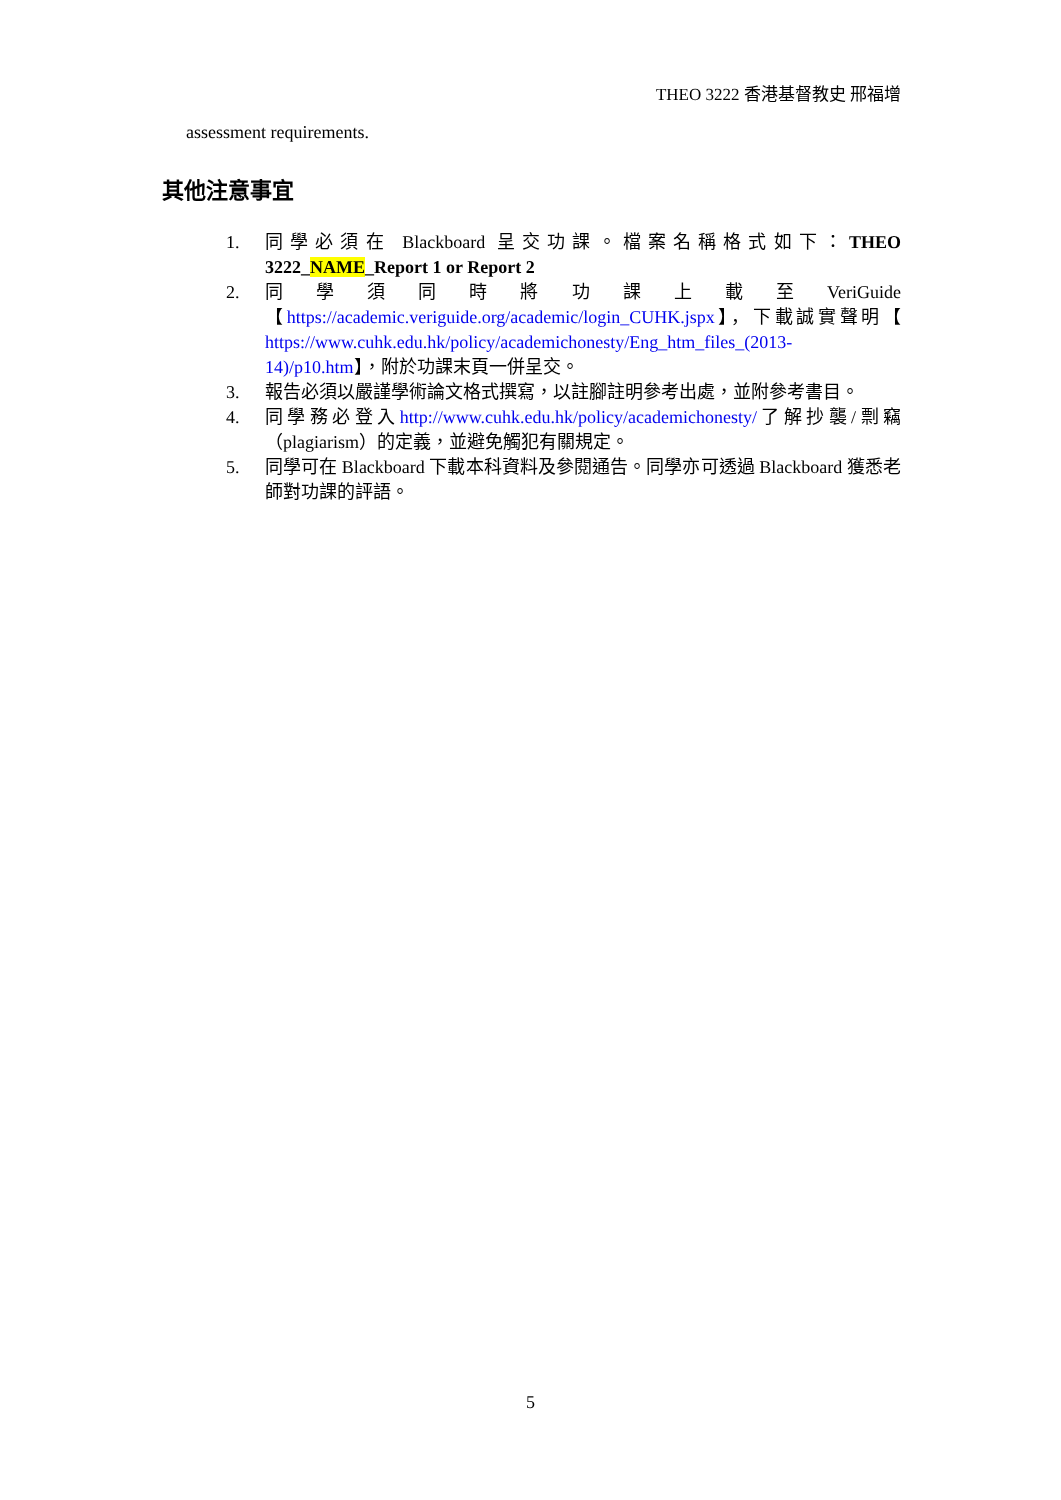THEO 3222 香港基督教史 邢福增
assessment requirements.
其他注意事宜
1. 同學必須在 Blackboard 呈交功課。檔案名稱格式如下：THEO 3222_NAME_Report 1 or Report 2
2. 同 學 須 同 時 將 功 課 上 載 至 VeriGuide 【https://academic.veriguide.org/academic/login_CUHK.jspx】，下載誠實聲明【 https://www.cuhk.edu.hk/policy/academichonesty/Eng_htm_files_(2013-14)/p10.htm】，附於功課末頁一併呈交。
3. 報告必須以嚴謹學術論文格式撰寫，以註腳註明參考出處，並附參考書目。
4. 同學務必登入http://www.cuhk.edu.hk/policy/academichonesty/了解抄襲/剽竊（plagiarism）的定義，並避免觸犯有關規定。
5. 同學可在 Blackboard 下載本科資料及參閱通告。同學亦可透過 Blackboard 獲悉老師對功課的評語。
5